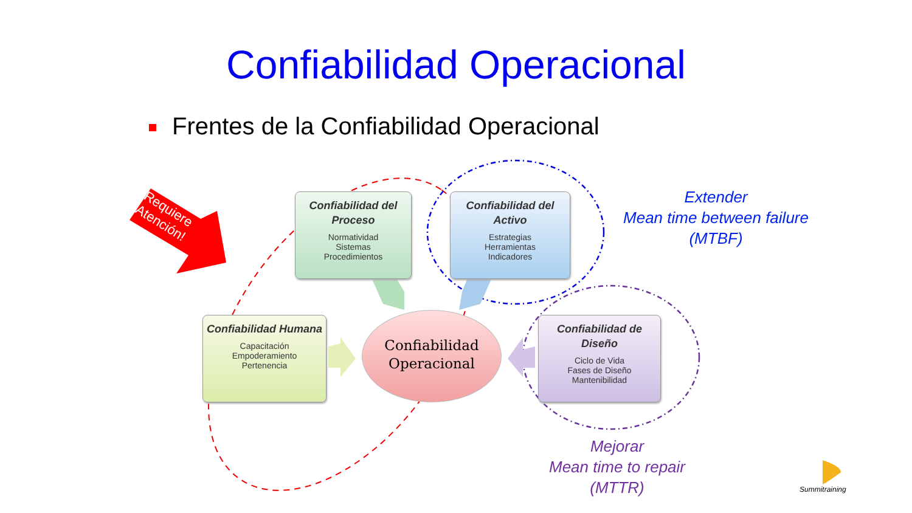Confiabilidad Operacional
Frentes de la Confiabilidad Operacional
Requiere
Atención!
Confiabilidad del Proceso
Normatividad
Sistemas
Procedimientos
Confiabilidad del Activo
Estrategias
Herramientas
Indicadores
Confiabilidad Humana
Capacitación
Empoderamiento
Pertenencia
Confiabilidad de Diseño
Ciclo de Vida
Fases de Diseño
Mantenibilidad
Confiabilidad
Operacional
Extender
Mean time between failure
(MTBF)
Mejorar
Mean time to repair
(MTTR)
Summitraining